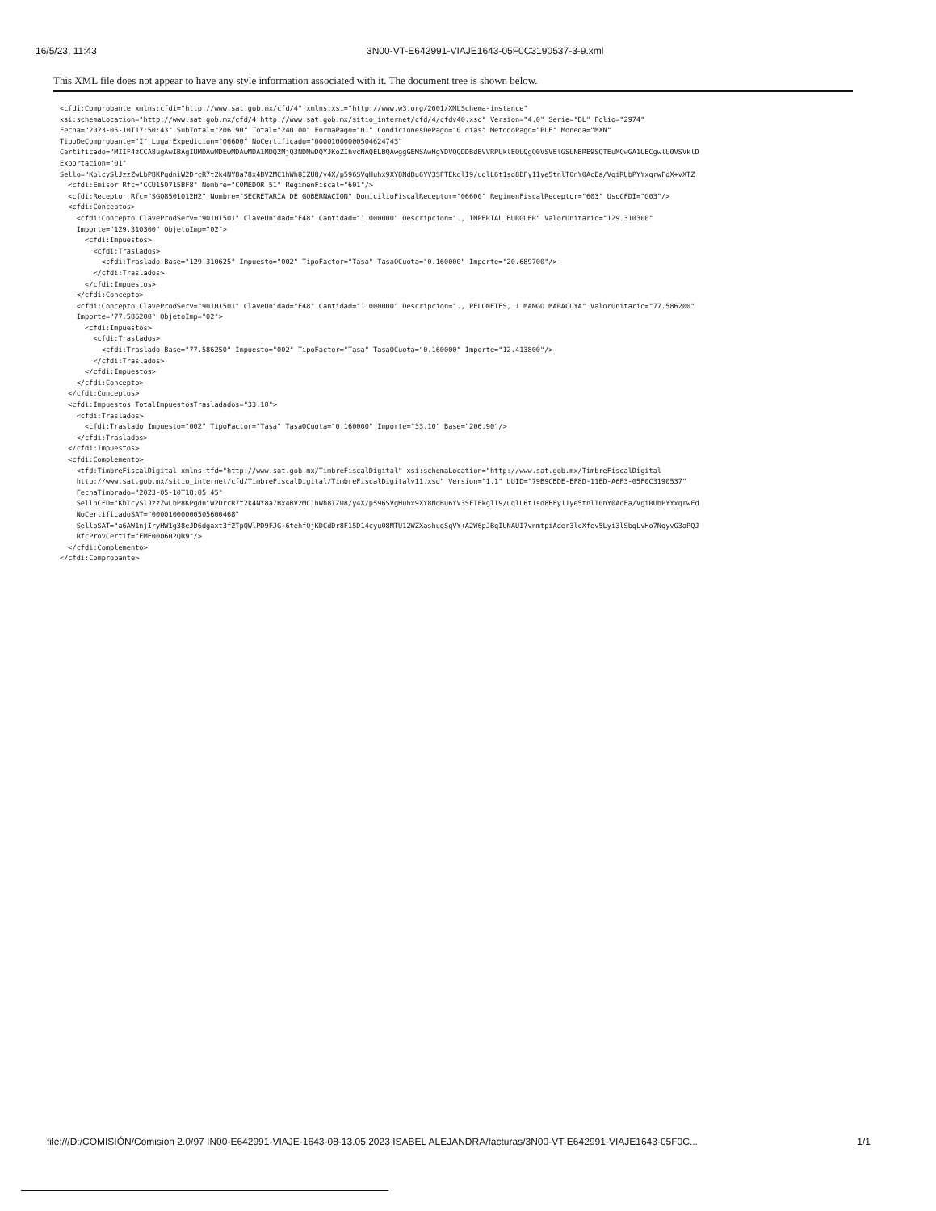16/5/23, 11:43 3N00-VT-E642991-VIAJE1643-05F0C3190537-3-9.xml
This XML file does not appear to have any style information associated with it. The document tree is shown below.
<cfdi:Comprobante xmlns:cfdi="http://www.sat.gob.mx/cfd/4" xmlns:xsi="http://www.w3.org/2001/XMLSchema-instance"
xsi:schemaLocation="http://www.sat.gob.mx/cfd/4 http://www.sat.gob.mx/sitio_internet/cfd/4/cfdv40.xsd" Version="4.0" Serie="BL" Folio="2974"
Fecha="2023-05-10T17:50:43" SubTotal="206.90" Total="240.00" FormaPago="01" CondicionesDePago="0 días" MetodoPago="PUE" Moneda="MXN"
TipoDeComprobante="I" LugarExpedicion="06600" NoCertificado="00001000000504624743"
Certificado="MIIF4zCCA8ugAwIBAgIUMDAwMDEwMDAwMDA1MDQ2MjQ3NDMwDQYJKoZIhvcNAQELBQAwggGEMSAwHgYDVQQDDBdBVVRPUklEQUQgQ0VSVElGSUNBRE9SQTEuMCwGA1UECgwlU0VSVklD
Exportacion="01"
Sello="KblcySlJzzZwLbP8KPgdniW2DrcR7t2k4NY8a78x4BV2MC1hWh8IZU8/y4X/p596SVgHuhx9XY8NdBu6YV3SFTEkglI9/uqlL6t1sd8BFy11ye5tnlT0nY0AcEa/VgiRUbPYYxqrwFdX+vXTZ
  <cfdi:Emisor Rfc="CCU150715BF8" Nombre="COMEDOR 51" RegimenFiscal="601"/>
  <cfdi:Receptor Rfc="SGO8501012H2" Nombre="SECRETARIA DE GOBERNACION" DomicilioFiscalReceptor="06600" RegimenFiscalReceptor="603" UsoCFDI="G03"/>
  <cfdi:Conceptos>
    <cfdi:Concepto ClaveProdServ="90101501" ClaveUnidad="E48" Cantidad="1.000000" Descripcion="., IMPERIAL BURGUER" ValorUnitario="129.310300"
    Importe="129.310300" ObjetoImp="02">
      <cfdi:Impuestos>
        <cfdi:Traslados>
          <cfdi:Traslado Base="129.310625" Impuesto="002" TipoFactor="Tasa" TasaOCuota="0.160000" Importe="20.689700"/>
        </cfdi:Traslados>
      </cfdi:Impuestos>
    </cfdi:Concepto>
    <cfdi:Concepto ClaveProdServ="90101501" ClaveUnidad="E48" Cantidad="1.000000" Descripcion="., PELONETES, 1 MANGO MARACUYA" ValorUnitario="77.586200"
    Importe="77.586200" ObjetoImp="02">
      <cfdi:Impuestos>
        <cfdi:Traslados>
          <cfdi:Traslado Base="77.586250" Impuesto="002" TipoFactor="Tasa" TasaOCuota="0.160000" Importe="12.413800"/>
        </cfdi:Traslados>
      </cfdi:Impuestos>
    </cfdi:Concepto>
  </cfdi:Conceptos>
  <cfdi:Impuestos TotalImpuestosTrasladados="33.10">
    <cfdi:Traslados>
      <cfdi:Traslado Impuesto="002" TipoFactor="Tasa" TasaOCuota="0.160000" Importe="33.10" Base="206.90"/>
    </cfdi:Traslados>
  </cfdi:Impuestos>
  <cfdi:Complemento>
    <tfd:TimbreFiscalDigital xmlns:tfd="http://www.sat.gob.mx/TimbreFiscalDigital" xsi:schemaLocation="http://www.sat.gob.mx/TimbreFiscalDigital
    http://www.sat.gob.mx/sitio_internet/cfd/TimbreFiscalDigital/TimbreFiscalDigitalv11.xsd" Version="1.1" UUID="79B9CBDE-EF8D-11ED-A6F3-05F0C3190537"
    FechaTimbrado="2023-05-10T18:05:45"
    SelloCFD="KblcySlJzzZwLbP8KPgdniW2DrcR7t2k4NY8a7Bx4BV2MC1hWh8IZU8/y4X/p596SVgHuhx9XY8NdBu6YV3SFTEkglI9/uqlL6t1sd8BFy11ye5tnlT0nY0AcEa/VgiRUbPYYxqrwFd
    NoCertificadoSAT="00001000000505600468"
    SelloSAT="a6AW1njIryHW1g38eJD6dgaxt3f2TpQWlPD9FJG+6tehfQjKDCdDr8F15D14cyu08MTU12WZXashuoSqVY+A2W6pJBqIUNAUI7vnmtpiAder3lcXfev5Lyi3lSbqLvHo7NqyvG3aPQJ
    RfcProvCertif="EME000602QR9"/>
  </cfdi:Complemento>
</cfdi:Comprobante>
file:///D:/COMISIÓN/Comision 2.0/97 IN00-E642991-VIAJE-1643-08-13.05.2023 ISABEL ALEJANDRA/facturas/3N00-VT-E642991-VIAJE1643-05F0C... 1/1